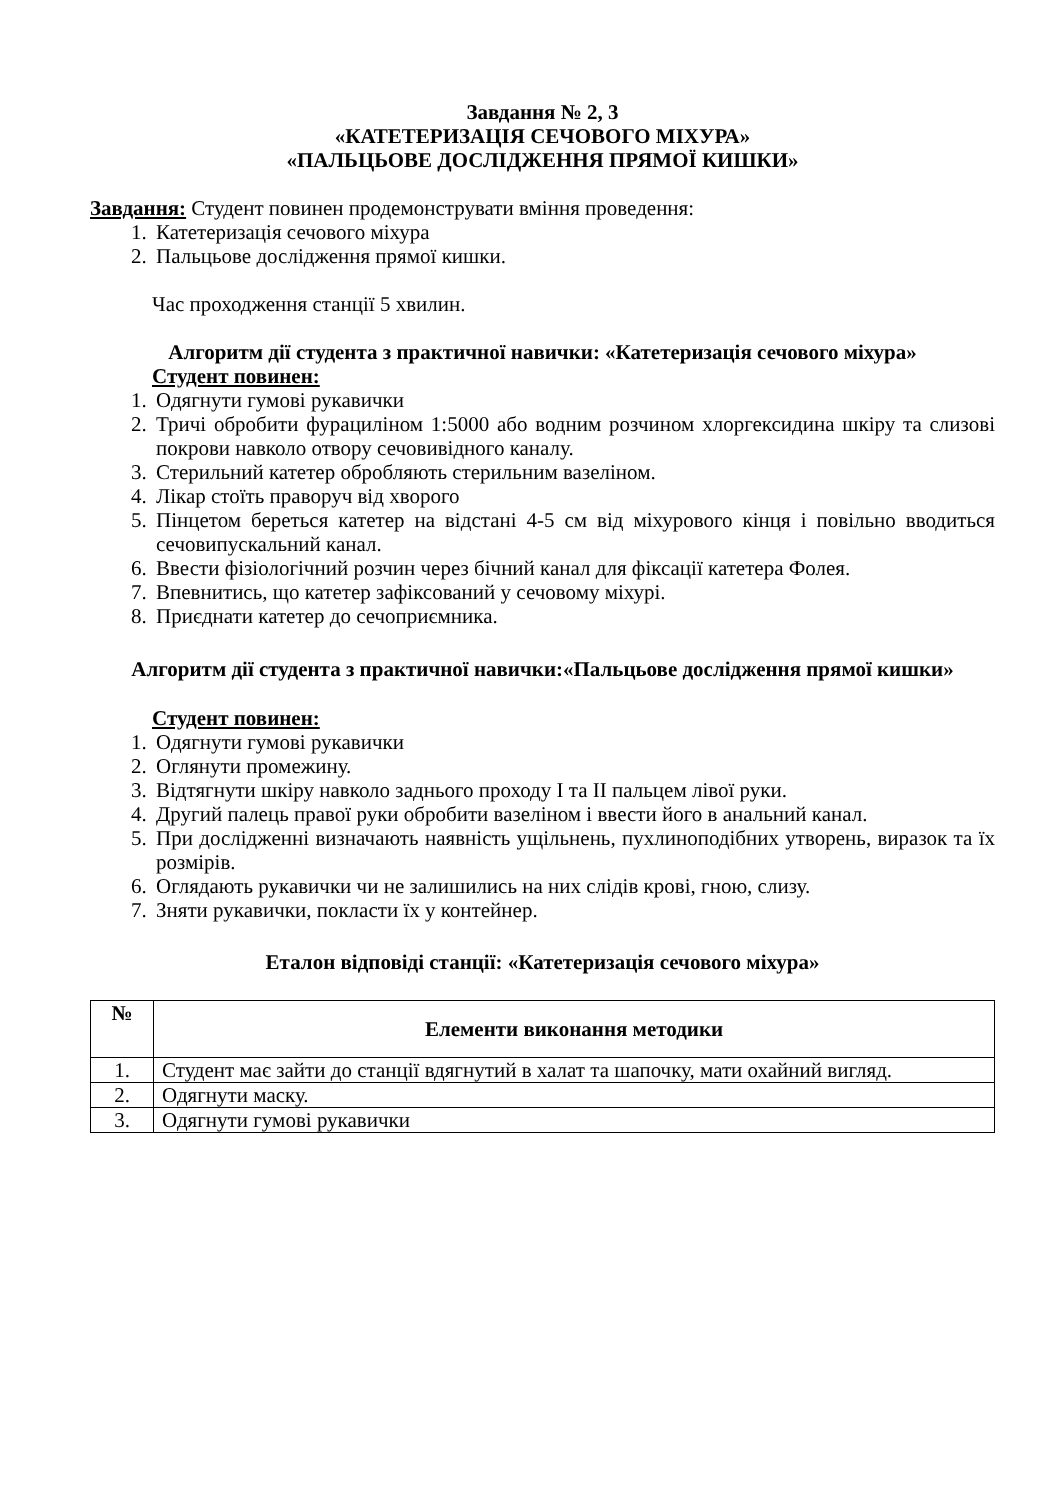Завдання № 2, 3
«КАТЕТЕРИЗАЦІЯ СЕЧОВОГО МІХУРА»
«ПАЛЬЦЬОВЕ ДОСЛІДЖЕННЯ ПРЯМОЇ КИШКИ»
Завдання: Студент повинен продемонструвати вміння проведення:
1. Катетеризація сечового міхура
2. Пальцьове дослідження прямої кишки.
Час проходження станції 5 хвилин.
Алгоритм дії студента з практичної навички: «Катетеризація сечового міхура»
Студент повинен:
1. Одягнути гумові рукавички
2. Тричі обробити фурациліном 1:5000 або водним розчином хлоргексидина шкіру та слизові покрови навколо отвору сечовивідного каналу.
3. Стерильний катетер обробляють стерильним вазеліном.
4. Лікар стоїть праворуч від хворого
5. Пінцетом береться катетер на відстані 4-5 см від міхурового кінця і повільно вводиться сечовипускальний канал.
6. Ввести фізіологічний розчин через бічний канал для фіксації катетера Фолея.
7. Впевнитись, що катетер зафіксований у сечовому міхурі.
8. Приєднати катетер до сечоприємника.
Алгоритм дії студента з практичної навички:«Пальцьове дослідження прямої кишки»
Студент повинен:
1. Одягнути гумові рукавички
2. Оглянути промежину.
3. Відтягнути шкіру навколо заднього проходу I та II пальцем лівої руки.
4. Другий палець правої руки обробити вазеліном і ввести його в анальний канал.
5. При дослідженні визначають наявність ущільнень, пухлиноподібних утворень, виразок та їх розмірів.
6. Оглядають рукавички чи не залишились на них слідів крові, гною, слизу.
7. Зняти рукавички, покласти їх у контейнер.
Еталон відповіді станції: «Катетеризація сечового міхура»
| № | Елементи виконання методики |
| --- | --- |
| 1. | Студент має зайти до станції вдягнутий в халат та шапочку, мати охайний вигляд. |
| 2. | Одягнути маску. |
| 3. | Одягнути гумові рукавички |